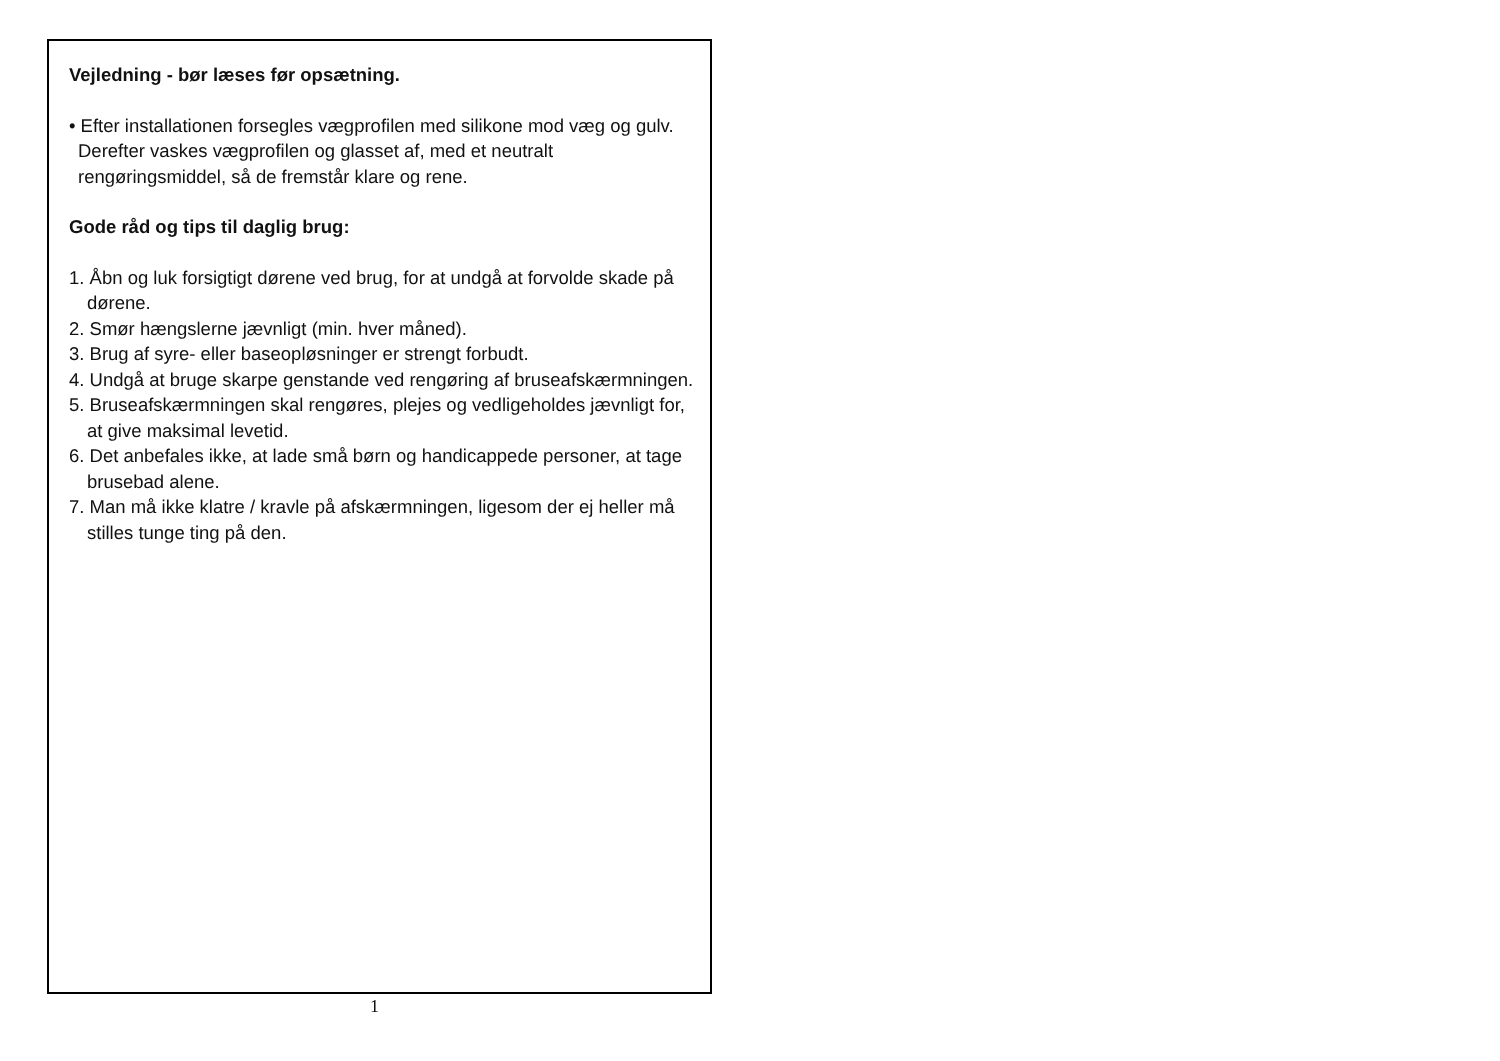Vejledning - bør læses før opsætning.
• Efter installationen forsegles vægprofilen med silikone mod væg og gulv. Derefter vaskes vægprofilen og glasset af, med et neutralt rengøringsmiddel, så de fremstår klare og rene.
Gode råd og tips til daglig brug:
1. Åbn og luk forsigtigt dørene ved brug, for at undgå at forvolde skade på dørene.
2. Smør hængslerne jævnligt (min. hver måned).
3. Brug af syre- eller baseopløsninger er strengt forbudt.
4. Undgå at bruge skarpe genstande ved rengøring af bruseafskærmningen.
5. Bruseafskærmningen skal rengøres, plejes og vedligeholdes jævnligt for, at give maksimal levetid.
6. Det anbefales ikke, at lade små børn og handicappede personer, at tage brusebad alene.
7. Man må ikke klatre / kravle på afskærmningen, ligesom der ej heller må stilles tunge ting på den.
1